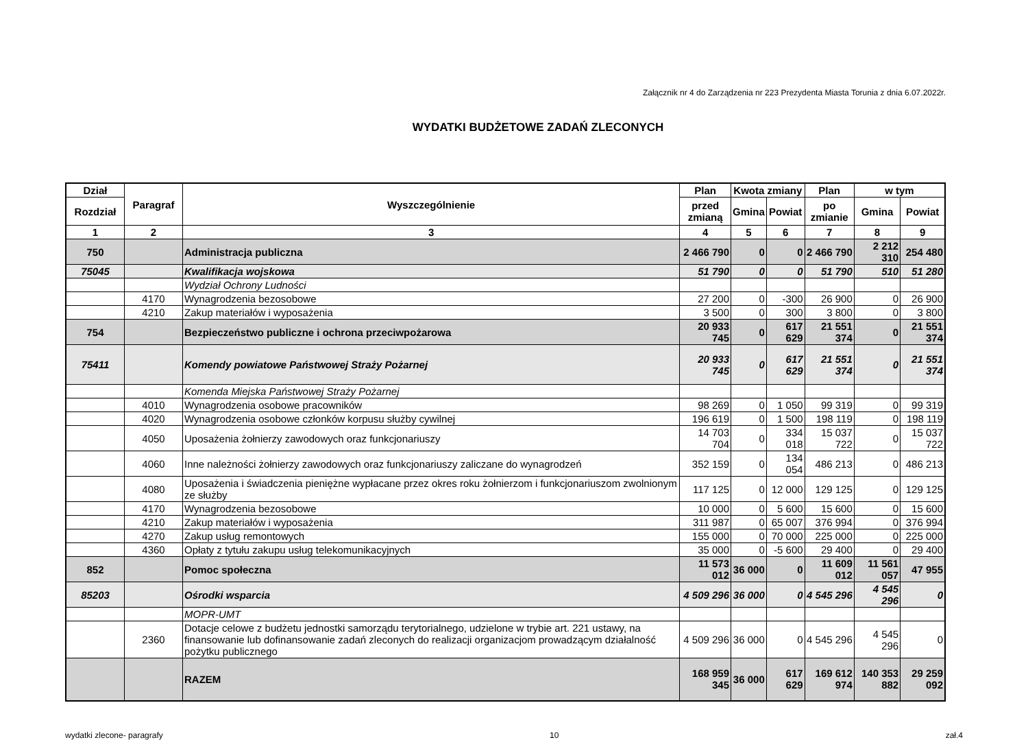Załącznik nr 4 do Zarządzenia nr 223 Prezydenta Miasta Torunia z dnia 6.07.2022r.
WYDATKI BUDŻETOWE ZADAŃ ZLECONYCH
| Dział | Paragraf | Wyszczególnienie | Plan | Kwota zmiany | | Plan | w tym | |
| --- | --- | --- | --- | --- | --- | --- | --- | --- |
| Rozdział | | | przed zmianą | Gmina | Powiat | po zmianie | Gmina | Powiat |
| 1 | 2 | 3 | 4 | 5 | 6 | 7 | 8 | 9 |
| 750 | | Administracja publiczna | 2 466 790 | 0 | 0 | 2 466 790 | 2 212 310 | 254 480 |
| 75045 | | Kwalifikacja wojskowa | 51 790 | 0 | 0 | 51 790 | 510 | 51 280 |
| | | Wydział Ochrony Ludności | | | | | | |
| | 4170 | Wynagrodzenia bezosobowe | 27 200 | 0 | -300 | 26 900 | 0 | 26 900 |
| | 4210 | Zakup materiałów i wyposażenia | 3 500 | 0 | 300 | 3 800 | 0 | 3 800 |
| 754 | | Bezpieczeństwo publiczne i ochrona przeciwpożarowa | 20 933 745 | 0 | 617 629 | 21 551 374 | 0 | 21 551 374 |
| 75411 | | Komendy powiatowe Państwowej Straży Pożarnej | 20 933 745 | 0 | 617 629 | 21 551 374 | 0 | 21 551 374 |
| | | Komenda Miejska Państwowej Straży Pożarnej | | | | | | |
| | 4010 | Wynagrodzenia osobowe pracowników | 98 269 | 0 | 1 050 | 99 319 | 0 | 99 319 |
| | 4020 | Wynagrodzenia osobowe członków korpusu służby cywilnej | 196 619 | 0 | 1 500 | 198 119 | 0 | 198 119 |
| | 4050 | Uposażenia żołnierzy zawodowych oraz funkcjonariuszy | 14 703 704 | 0 | 334 018 | 15 037 722 | 0 | 15 037 722 |
| | 4060 | Inne należności żołnierzy zawodowych oraz funkcjonariuszy zaliczane do wynagrodzeń | 352 159 | 0 | 134 054 | 486 213 | 0 | 486 213 |
| | 4080 | Uposażenia i świadczenia pieniężne wypłacane przez okres roku żołnierzom i funkcjonariuszom zwolnionym ze służby | 117 125 | 0 | 12 000 | 129 125 | 0 | 129 125 |
| | 4170 | Wynagrodzenia bezosobowe | 10 000 | 0 | 5 600 | 15 600 | 0 | 15 600 |
| | 4210 | Zakup materiałów i wyposażenia | 311 987 | 0 | 65 007 | 376 994 | 0 | 376 994 |
| | 4270 | Zakup usług remontowych | 155 000 | 0 | 70 000 | 225 000 | 0 | 225 000 |
| | 4360 | Opłaty z tytułu zakupu usług telekomunikacyjnych | 35 000 | 0 | -5 600 | 29 400 | 0 | 29 400 |
| 852 | | Pomoc społeczna | 11 573 012 | 36 000 | 0 | 11 609 012 | 11 561 057 | 47 955 |
| 85203 | | Ośrodki wsparcia | 4 509 296 | 36 000 | 0 | 4 545 296 | 4 545 296 | 0 |
| | | MOPR-UMT | | | | | | |
| | 2360 | Dotacje celowe z budżetu jednostki samorządu terytorialnego, udzielone w trybie art. 221 ustawy, na finansowanie lub dofinansowanie zadań zleconych do realizacji organizacjom prowadzącym działalność pożytku publicznego | 4 509 296 | 36 000 | 0 | 4 545 296 | 4 545 296 | 0 |
| | | RAZEM | 168 959 345 | 36 000 | 617 629 | 169 612 974 | 140 353 882 | 29 259 092 |
wydatki zlecone- paragrafy 10 zał.4